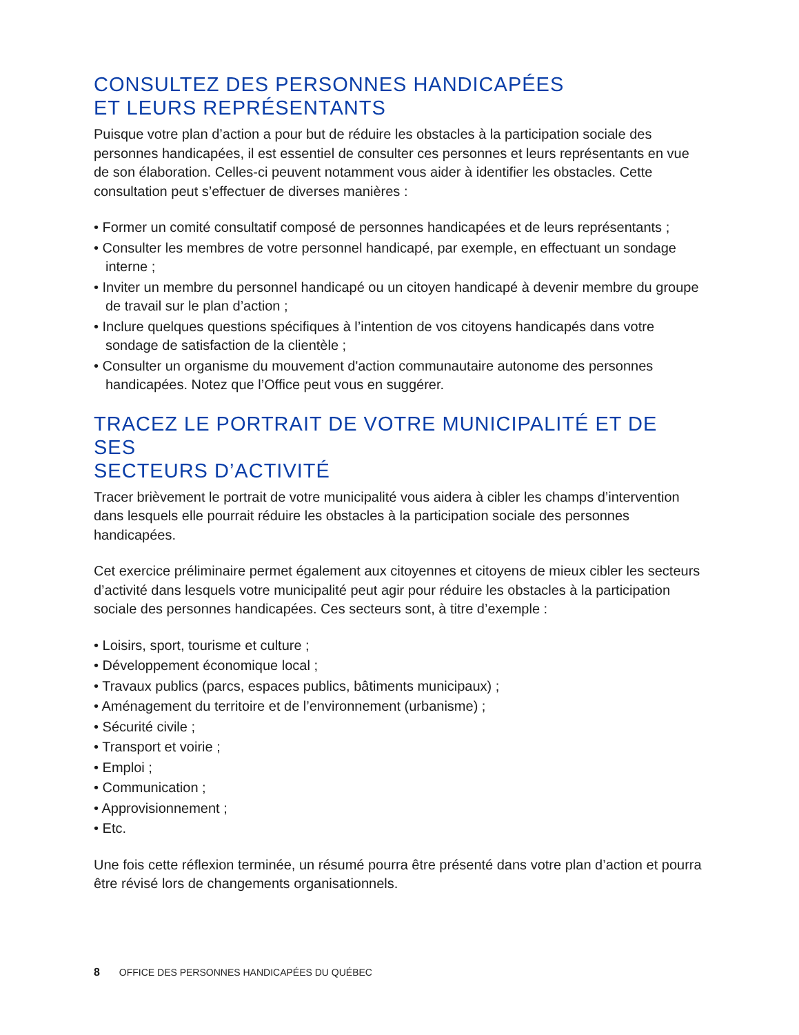CONSULTEZ DES PERSONNES HANDICAPÉES
ET LEURS REPRÉSENTANTS
Puisque votre plan d’action a pour but de réduire les obstacles à la participation sociale des personnes handicapées, il est essentiel de consulter ces personnes et leurs représentants en vue de son élaboration. Celles-ci peuvent notamment vous aider à identifier les obstacles. Cette consultation peut s’effectuer de diverses manières :
• Former un comité consultatif composé de personnes handicapées et de leurs représentants ;
• Consulter les membres de votre personnel handicapé, par exemple, en effectuant un sondage interne ;
• Inviter un membre du personnel handicapé ou un citoyen handicapé à devenir membre du groupe de travail sur le plan d’action ;
• Inclure quelques questions spécifiques à l’intention de vos citoyens handicapés dans votre sondage de satisfaction de la clientèle ;
• Consulter un organisme du mouvement d'action communautaire autonome des personnes handicapées. Notez que l’Office peut vous en suggérer.
TRACEZ LE PORTRAIT DE VOTRE MUNICIPALITÉ ET DE SES
SECTEURS D’ACTIVITÉ
Tracer brièvement le portrait de votre municipalité vous aidera à cibler les champs d’intervention dans lesquels elle pourrait réduire les obstacles à la participation sociale des personnes handicapées.
Cet exercice préliminaire permet également aux citoyennes et citoyens de mieux cibler les secteurs d’activité dans lesquels votre municipalité peut agir pour réduire les obstacles à la participation sociale des personnes handicapées. Ces secteurs sont, à titre d’exemple :
• Loisirs, sport, tourisme et culture ;
• Développement économique local ;
• Travaux publics (parcs, espaces publics, bâtiments municipaux) ;
• Aménagement du territoire et de l’environnement (urbanisme) ;
• Sécurité civile ;
• Transport et voirie ;
• Emploi ;
• Communication ;
• Approvisionnement ;
• Etc.
Une fois cette réflexion terminée, un résumé pourra être présenté dans votre plan d’action et pourra être révisé lors de changements organisationnels.
8 OFFICE DES PERSONNES HANDICAPÉES DU QUÉBEC